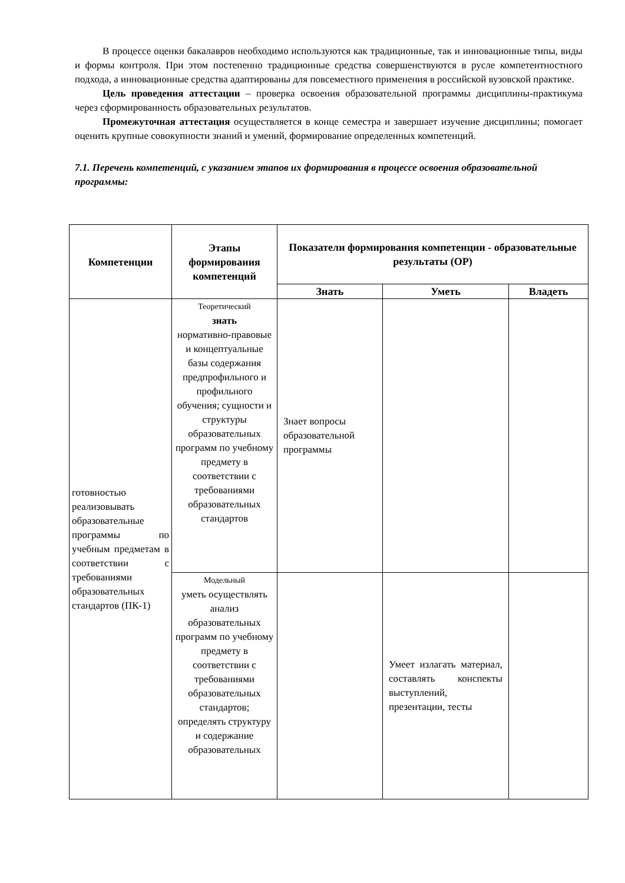В процессе оценки бакалавров необходимо используются как традиционные, так и инновационные типы, виды и формы контроля. При этом постепенно традиционные средства совершенствуются в русле компетентностного подхода, а инновационные средства адаптированы для повсеместного применения в российской вузовской практике.
Цель проведения аттестации – проверка освоения образовательной программы дисциплины-практикума через сформированность образовательных результатов.
Промежуточная аттестация осуществляется в конце семестра и завершает изучение дисциплины; помогает оценить крупные совокупности знаний и умений, формирование определенных компетенций.
7.1. Перечень компетенций, с указанием этапов их формирования в процессе освоения образовательной программы:
| Компетенции | Этапы формирования компетенций | Показатели формирования компетенции - образовательные результаты (ОР) | | |
| --- | --- | --- | --- | --- |
| | | Знать | Уметь | Владеть |
| готовностью реализовывать образовательные программы по учебным предметам в соответствии с требованиями образовательных стандартов (ПК-1) | Теоретический знать нормативно-правовые и концептуальные базы содержания предпрофильного и профильного обучения; сущности и структуры образовательных программ по учебному предмету в соответствии с требованиями образовательных стандартов | Знает вопросы образовательной программы | | |
| | Модельный уметь осуществлять анализ образовательных программ по учебному предмету в соответствии с требованиями образовательных стандартов; определять структуру и содержание образовательных | | Умеет излагать материал, составлять конспекты выступлений, презентации, тесты | |